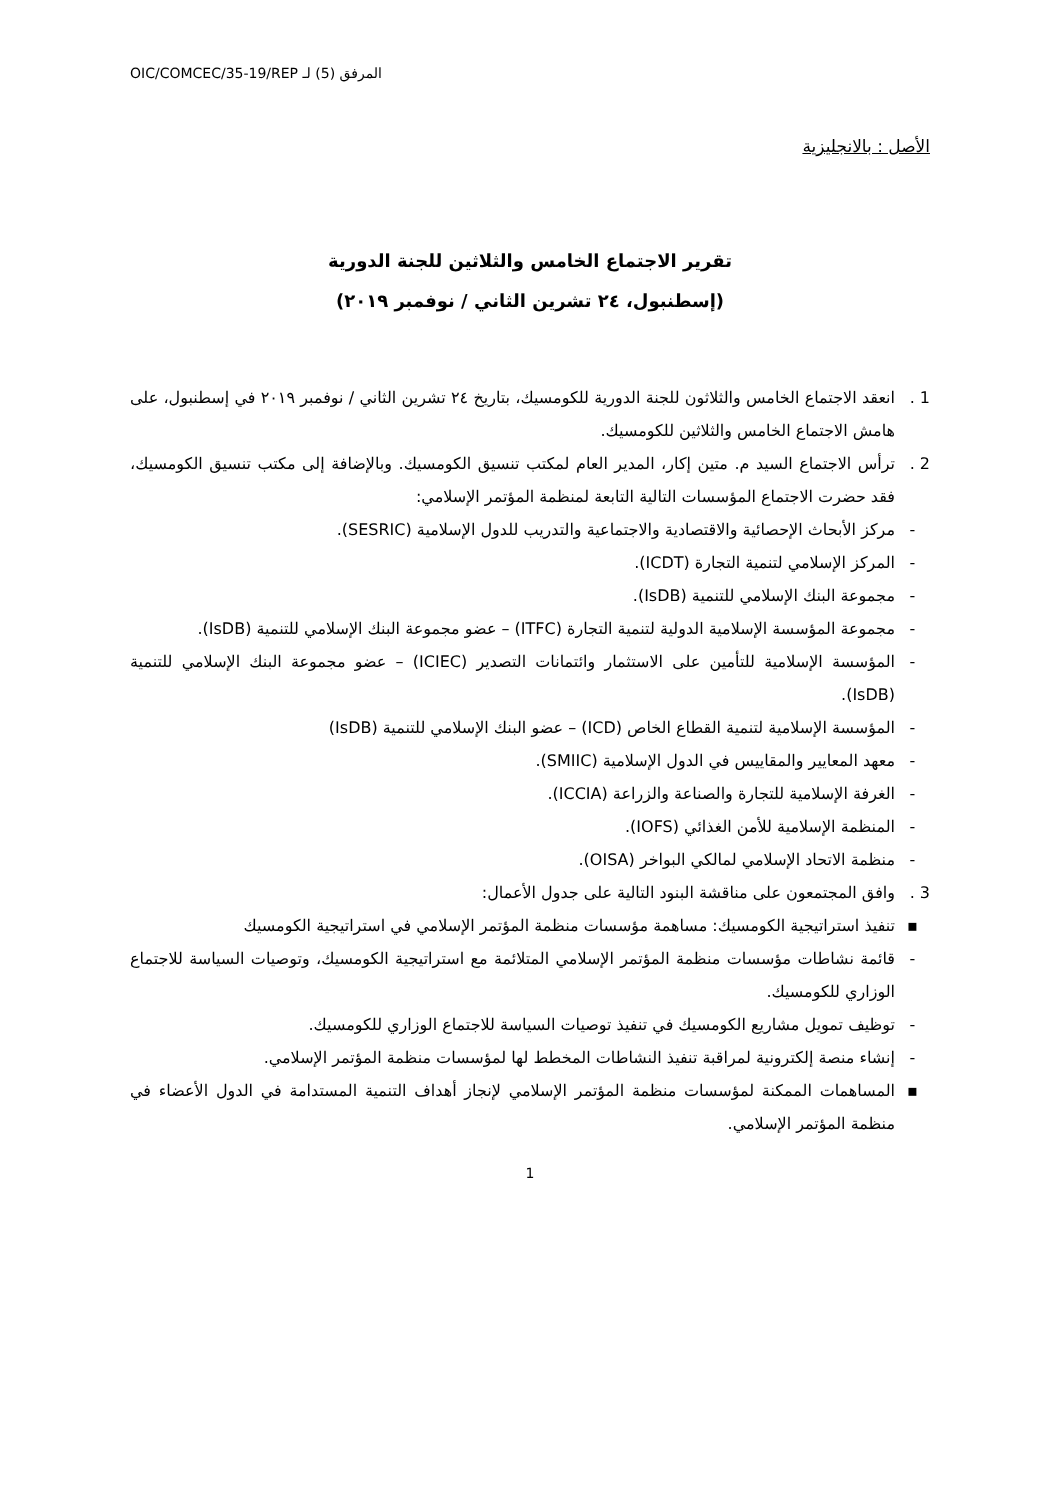OIC/COMCEC/35-19/REP المرفق (5) لـ
الأصل : بالانجليزية
تقرير الاجتماع الخامس والثلاثين للجنة الدورية
(إسطنبول، ٢٤ تشرين الثاني / نوفمبر ٢٠١٩)
1 . انعقد الاجتماع الخامس والثلاثون للجنة الدورية للكومسيك، بتاريخ ٢٤ تشرين الثاني / نوفمبر ٢٠١٩ في إسطنبول، على هامش الاجتماع الخامس والثلاثين للكومسيك.
2 . ترأس الاجتماع السيد م. متين إكار، المدير العام لمكتب تنسيق الكومسيك. وبالإضافة إلى مكتب تنسيق الكومسيك، فقد حضرت الاجتماع المؤسسات التالية التابعة لمنظمة المؤتمر الإسلامي:
- مركز الأبحاث الإحصائية والاقتصادية والاجتماعية والتدريب للدول الإسلامية (SESRIC).
- المركز الإسلامي لتنمية التجارة (ICDT).
- مجموعة البنك الإسلامي للتنمية (IsDB).
- مجموعة المؤسسة الإسلامية الدولية لتنمية التجارة (ITFC) – عضو مجموعة البنك الإسلامي للتنمية (IsDB).
- المؤسسة الإسلامية للتأمين على الاستثمار وائتمانات التصدير (ICIEC) – عضو مجموعة البنك الإسلامي للتنمية (IsDB).
- المؤسسة الإسلامية لتنمية القطاع الخاص (ICD) – عضو البنك الإسلامي للتنمية (IsDB)
- معهد المعايير والمقاييس في الدول الإسلامية (SMIIC).
- الغرفة الإسلامية للتجارة والصناعة والزراعة (ICCIA).
- المنظمة الإسلامية للأمن الغذائي (IOFS).
- منظمة الاتحاد الإسلامي لمالكي البواخر (OISA).
3 . وافق المجتمعون على مناقشة البنود التالية على جدول الأعمال:
▪ تنفيذ استراتيجية الكومسيك: مساهمة مؤسسات منظمة المؤتمر الإسلامي في استراتيجية الكومسيك
- قائمة نشاطات مؤسسات منظمة المؤتمر الإسلامي المتلائمة مع استراتيجية الكومسيك، وتوصيات السياسة للاجتماع الوزاري للكومسيك.
- توظيف تمويل مشاريع الكومسيك في تنفيذ توصيات السياسة للاجتماع الوزاري للكومسيك.
- إنشاء منصة إلكترونية لمراقبة تنفيذ النشاطات المخطط لها لمؤسسات منظمة المؤتمر الإسلامي.
▪ المساهمات الممكنة لمؤسسات منظمة المؤتمر الإسلامي لإنجاز أهداف التنمية المستدامة في الدول الأعضاء في منظمة المؤتمر الإسلامي.
1